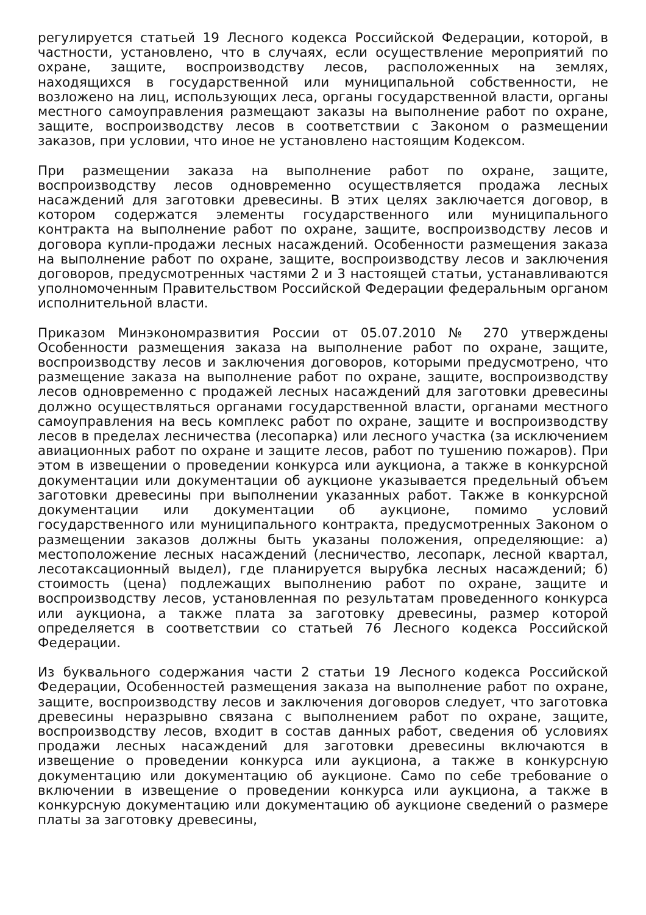регулируется статьей 19 Лесного кодекса Российской Федерации, которой, в частности, установлено, что в случаях, если осуществление мероприятий по охране, защите, воспроизводству лесов, расположенных на землях, находящихся в государственной или муниципальной собственности, не возложено на лиц, использующих леса, органы государственной власти, органы местного самоуправления размещают заказы на выполнение работ по охране, защите, воспроизводству лесов в соответствии с Законом о размещении заказов, при условии, что иное не установлено настоящим Кодексом.
При размещении заказа на выполнение работ по охране, защите, воспроизводству лесов одновременно осуществляется продажа лесных насаждений для заготовки древесины. В этих целях заключается договор, в котором содержатся элементы государственного или муниципального контракта на выполнение работ по охране, защите, воспроизводству лесов и договора купли-продажи лесных насаждений. Особенности размещения заказа на выполнение работ по охране, защите, воспроизводству лесов и заключения договоров, предусмотренных частями 2 и 3 настоящей статьи, устанавливаются уполномоченным Правительством Российской Федерации федеральным органом исполнительной власти.
Приказом Минэкономразвития России от 05.07.2010 № 270 утверждены Особенности размещения заказа на выполнение работ по охране, защите, воспроизводству лесов и заключения договоров, которыми предусмотрено, что размещение заказа на выполнение работ по охране, защите, воспроизводству лесов одновременно с продажей лесных насаждений для заготовки древесины должно осуществляться органами государственной власти, органами местного самоуправления на весь комплекс работ по охране, защите и воспроизводству лесов в пределах лесничества (лесопарка) или лесного участка (за исключением авиационных работ по охране и защите лесов, работ по тушению пожаров). При этом в извещении о проведении конкурса или аукциона, а также в конкурсной документации или документации об аукционе указывается предельный объем заготовки древесины при выполнении указанных работ. Также в конкурсной документации или документации об аукционе, помимо условий государственного или муниципального контракта, предусмотренных Законом о размещении заказов должны быть указаны положения, определяющие: а) местоположение лесных насаждений (лесничество, лесопарк, лесной квартал, лесотаксационный выдел), где планируется вырубка лесных насаждений; б) стоимость (цена) подлежащих выполнению работ по охране, защите и воспроизводству лесов, установленная по результатам проведенного конкурса или аукциона, а также плата за заготовку древесины, размер которой определяется в соответствии со статьей 76 Лесного кодекса Российской Федерации.
Из буквального содержания части 2 статьи 19 Лесного кодекса Российской Федерации, Особенностей размещения заказа на выполнение работ по охране, защите, воспроизводству лесов и заключения договоров следует, что заготовка древесины неразрывно связана с выполнением работ по охране, защите, воспроизводству лесов, входит в состав данных работ, сведения об условиях продажи лесных насаждений для заготовки древесины включаются в извещение о проведении конкурса или аукциона, а также в конкурсную документацию или документацию об аукционе. Само по себе требование о включении в извещение о проведении конкурса или аукциона, а также в конкурсную документацию или документацию об аукционе сведений о размере платы за заготовку древесины,